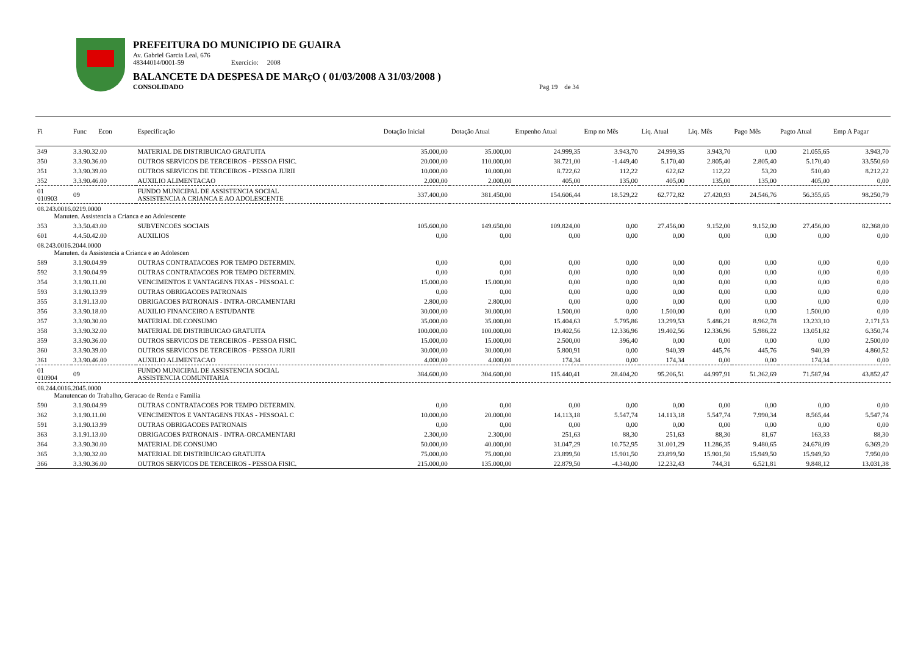PREFEITURA DO MUNICIPIO DE GUAIRA
Av. Gabriel Garcia Leal, 676
48344014/0001-59 Exercício: 2008
BALANCETE DA DESPESA DE MARçO ( 01/03/2008 A 31/03/2008 )
CONSOLIDADO Pag 19 de 34
| Fi | Func Econ | Especificação | Dotação Inicial | Dotação Atual | Empenho Atual | Emp no Mês | Liq. Atual | Liq. Mês | Pago Mês | Pagto Atual | Emp A Pagar |
| --- | --- | --- | --- | --- | --- | --- | --- | --- | --- | --- | --- |
| 349 | 3.3.90.32.00 | MATERIAL DE DISTRIBUICAO GRATUITA | 35.000,00 | 35.000,00 | 24.999,35 | 3.943,70 | 24.999,35 | 3.943,70 | 0,00 | 21.055,65 | 3.943,70 |
| 350 | 3.3.90.36.00 | OUTROS SERVICOS DE TERCEIROS - PESSOA FISIC. | 20.000,00 | 110.000,00 | 38.721,00 | -1.449,40 | 5.170,40 | 2.805,40 | 2.805,40 | 5.170,40 | 33.550,60 |
| 351 | 3.3.90.39.00 | OUTROS SERVICOS DE TERCEIROS - PESSOA JURII | 10.000,00 | 10.000,00 | 8.722,62 | 112,22 | 622,62 | 112,22 | 53,20 | 510,40 | 8.212,22 |
| 352 | 3.3.90.46.00 | AUXILIO ALIMENTACAO | 2.000,00 | 2.000,00 | 405,00 | 135,00 | 405,00 | 135,00 | 135,00 | 405,00 | 0,00 |
| 01 010903 | 09 | FUNDO MUNICIPAL DE ASSISTENCIA SOCIAL ASSISTENCIA A CRIANCA E AO ADOLESCENTE | 337.400,00 | 381.450,00 | 154.606,44 | 18.529,22 | 62.772,82 | 27.420,93 | 24.546,76 | 56.355,65 | 98.250,79 |
| 08.243.0016.0219.0000 Manuten. Assistencia a Crianca e ao Adolescente | | | | | | | | | | | |
| 353 | 3.3.50.43.00 | SUBVENCOES SOCIAIS | 105.600,00 | 149.650,00 | 109.824,00 | 0,00 | 27.456,00 | 9.152,00 | 9.152,00 | 27.456,00 | 82.368,00 |
| 601 | 4.4.50.42.00 | AUXILIOS | 0,00 | 0,00 | 0,00 | 0,00 | 0,00 | 0,00 | 0,00 | 0,00 | 0,00 |
| 08.243.0016.2044.0000 Manuten. da Assistencia a Crianca e ao Adolescen | | | | | | | | | | | |
| 589 | 3.1.90.04.99 | OUTRAS CONTRATACOES POR TEMPO DETERMIN. | 0,00 | 0,00 | 0,00 | 0,00 | 0,00 | 0,00 | 0,00 | 0,00 | 0,00 |
| 592 | 3.1.90.04.99 | OUTRAS CONTRATACOES POR TEMPO DETERMIN. | 0,00 | 0,00 | 0,00 | 0,00 | 0,00 | 0,00 | 0,00 | 0,00 | 0,00 |
| 354 | 3.1.90.11.00 | VENCIMENTOS E VANTAGENS FIXAS - PESSOAL C | 15.000,00 | 15.000,00 | 0,00 | 0,00 | 0,00 | 0,00 | 0,00 | 0,00 | 0,00 |
| 593 | 3.1.90.13.99 | OUTRAS OBRIGACOES PATRONAIS | 0,00 | 0,00 | 0,00 | 0,00 | 0,00 | 0,00 | 0,00 | 0,00 | 0,00 |
| 355 | 3.1.91.13.00 | OBRIGACOES PATRONAIS - INTRA-ORCAMENTARI | 2.800,00 | 2.800,00 | 0,00 | 0,00 | 0,00 | 0,00 | 0,00 | 0,00 | 0,00 |
| 356 | 3.3.90.18.00 | AUXILIO FINANCEIRO A ESTUDANTE | 30.000,00 | 30.000,00 | 1.500,00 | 0,00 | 1.500,00 | 0,00 | 0,00 | 1.500,00 | 0,00 |
| 357 | 3.3.90.30.00 | MATERIAL DE CONSUMO | 35.000,00 | 35.000,00 | 15.404,63 | 5.795,86 | 13.299,53 | 5.486,21 | 8.962,78 | 13.233,10 | 2.171,53 |
| 358 | 3.3.90.32.00 | MATERIAL DE DISTRIBUICAO GRATUITA | 100.000,00 | 100.000,00 | 19.402,56 | 12.336,96 | 19.402,56 | 12.336,96 | 5.986,22 | 13.051,82 | 6.350,74 |
| 359 | 3.3.90.36.00 | OUTROS SERVICOS DE TERCEIROS - PESSOA FISIC. | 15.000,00 | 15.000,00 | 2.500,00 | 396,40 | 0,00 | 0,00 | 0,00 | 0,00 | 2.500,00 |
| 360 | 3.3.90.39.00 | OUTROS SERVICOS DE TERCEIROS - PESSOA JURII | 30.000,00 | 30.000,00 | 5.800,91 | 0,00 | 940,39 | 445,76 | 445,76 | 940,39 | 4.860,52 |
| 361 | 3.3.90.46.00 | AUXILIO ALIMENTACAO | 4.000,00 | 4.000,00 | 174,34 | 0,00 | 174,34 | 0,00 | 0,00 | 174,34 | 0,00 |
| 01 010904 | 09 | FUNDO MUNICIPAL DE ASSISTENCIA SOCIAL ASSISTENCIA COMUNITARIA | 384.600,00 | 304.600,00 | 115.440,41 | 28.404,20 | 95.206,51 | 44.997,91 | 51.362,69 | 71.587,94 | 43.852,47 |
| 08.244.0016.2045.0000 Manutencao do Trabalho, Geracao de Renda e Familia | | | | | | | | | | | |
| 590 | 3.1.90.04.99 | OUTRAS CONTRATACOES POR TEMPO DETERMIN. | 0,00 | 0,00 | 0,00 | 0,00 | 0,00 | 0,00 | 0,00 | 0,00 | 0,00 |
| 362 | 3.1.90.11.00 | VENCIMENTOS E VANTAGENS FIXAS - PESSOAL C | 10.000,00 | 20.000,00 | 14.113,18 | 5.547,74 | 14.113,18 | 5.547,74 | 7.990,34 | 8.565,44 | 5.547,74 |
| 591 | 3.1.90.13.99 | OUTRAS OBRIGACOES PATRONAIS | 0,00 | 0,00 | 0,00 | 0,00 | 0,00 | 0,00 | 0,00 | 0,00 | 0,00 |
| 363 | 3.1.91.13.00 | OBRIGACOES PATRONAIS - INTRA-ORCAMENTARI | 2.300,00 | 2.300,00 | 251,63 | 88,30 | 251,63 | 88,30 | 81,67 | 163,33 | 88,30 |
| 364 | 3.3.90.30.00 | MATERIAL DE CONSUMO | 50.000,00 | 40.000,00 | 31.047,29 | 10.752,95 | 31.001,29 | 11.286,35 | 9.480,65 | 24.678,09 | 6.369,20 |
| 365 | 3.3.90.32.00 | MATERIAL DE DISTRIBUICAO GRATUITA | 75.000,00 | 75.000,00 | 23.899,50 | 15.901,50 | 23.899,50 | 15.901,50 | 15.949,50 | 15.949,50 | 7.950,00 |
| 366 | 3.3.90.36.00 | OUTROS SERVICOS DE TERCEIROS - PESSOA FISIC. | 215.000,00 | 135.000,00 | 22.879,50 | -4.340,00 | 12.232,43 | 744,31 | 6.521,81 | 9.848,12 | 13.031,38 |